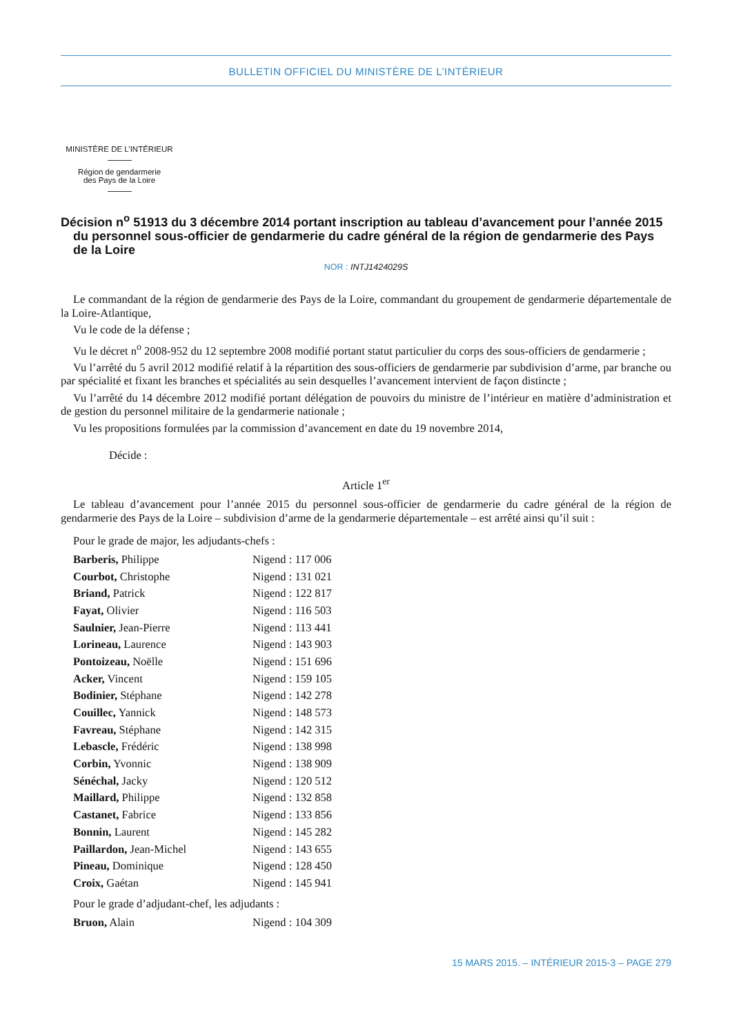BULLETIN OFFICIEL DU MINISTÈRE DE L’INTÉRIEUR
MINISTÈRE DE L’INTÉRIEUR
Région de gendarmerie
des Pays de la Loire
Décision n<sup>o</sup> 51913 du 3 décembre 2014 portant inscription au tableau d’avancement pour l’année 2015 du personnel sous-officier de gendarmerie du cadre général de la région de gendarmerie des Pays de la Loire
NOR : INTJ1424029S
Le commandant de la région de gendarmerie des Pays de la Loire, commandant du groupement de gendarmerie départementale de la Loire-Atlantique,
Vu le code de la défense ;
Vu le décret n<sup>o</sup> 2008-952 du 12 septembre 2008 modifié portant statut particulier du corps des sous-officiers de gendarmerie ;
Vu l’arrêté du 5 avril 2012 modifié relatif à la répartition des sous-officiers de gendarmerie par subdivision d’arme, par branche ou par spécialité et fixant les branches et spécialités au sein desquelles l’avancement intervient de façon distincte ;
Vu l’arrêté du 14 décembre 2012 modifié portant délégation de pouvoirs du ministre de l’intérieur en matière d’administration et de gestion du personnel militaire de la gendarmerie nationale ;
Vu les propositions formulées par la commission d’avancement en date du 19 novembre 2014,
Décide :
Article 1<sup>er</sup>
Le tableau d’avancement pour l’année 2015 du personnel sous-officier de gendarmerie du cadre général de la région de gendarmerie des Pays de la Loire – subdivision d’arme de la gendarmerie départementale – est arrêté ainsi qu’il suit :
Pour le grade de major, les adjudants-chefs :
| Barberis, Philippe | Nigend : 117 006 |
| Courbot, Christophe | Nigend : 131 021 |
| Briand, Patrick | Nigend : 122 817 |
| Fayat, Olivier | Nigend : 116 503 |
| Saulnier, Jean-Pierre | Nigend : 113 441 |
| Lorineau, Laurence | Nigend : 143 903 |
| Pontoizeau, Noëlle | Nigend : 151 696 |
| Acker, Vincent | Nigend : 159 105 |
| Bodinier, Stéphane | Nigend : 142 278 |
| Couillec, Yannick | Nigend : 148 573 |
| Favreau, Stéphane | Nigend : 142 315 |
| Lebascle, Frédéric | Nigend : 138 998 |
| Corbin, Yvonnic | Nigend : 138 909 |
| Sénéchal, Jacky | Nigend : 120 512 |
| Maillard, Philippe | Nigend : 132 858 |
| Castanet, Fabrice | Nigend : 133 856 |
| Bonnin, Laurent | Nigend : 145 282 |
| Paillardon, Jean-Michel | Nigend : 143 655 |
| Pineau, Dominique | Nigend : 128 450 |
| Croix, Gaétan | Nigend : 145 941 |
Pour le grade d’adjudant-chef, les adjudants :
| Bruon, Alain | Nigend : 104 309 |
15 MARS 2015. – INTÉRIEUR 2015-3 – PAGE 279